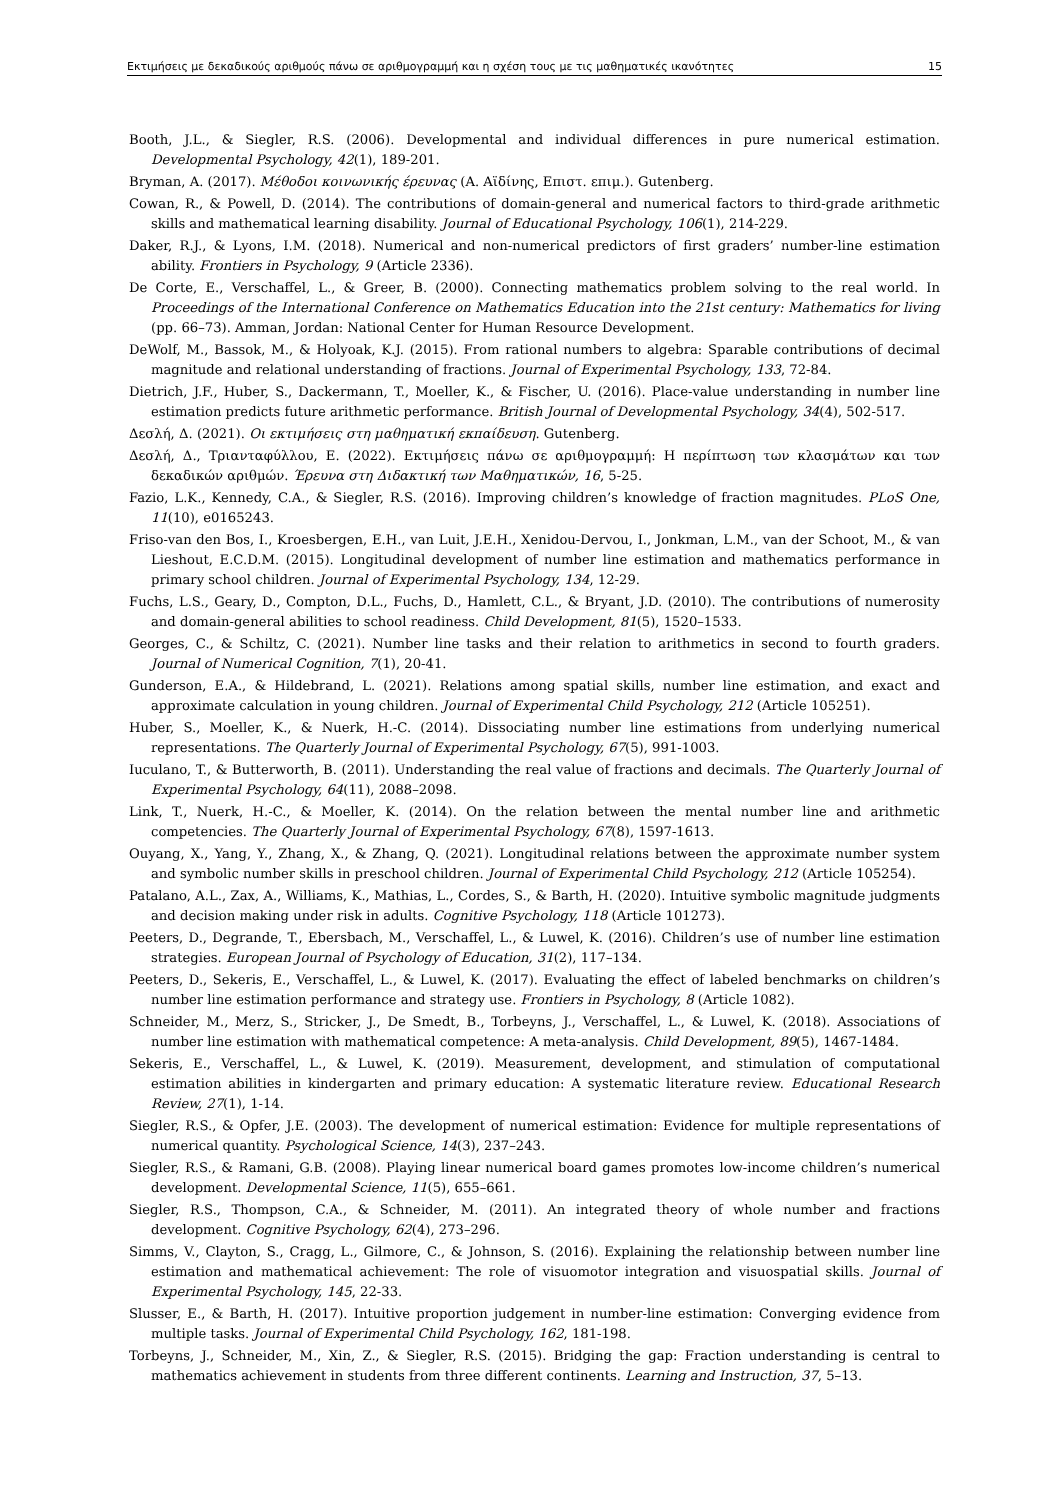Εκτιμήσεις με δεκαδικούς αριθμούς πάνω σε αριθμογραμμή και η σχέση τους με τις μαθηματικές ικανότητες 15
Booth, J.L., & Siegler, R.S. (2006). Developmental and individual differences in pure numerical estimation. Developmental Psychology, 42(1), 189-201.
Bryman, A. (2017). Μέθοδοι κοινωνικής έρευνας (Α. Αϊδίνης, Επιστ. επιμ.). Gutenberg.
Cowan, R., & Powell, D. (2014). The contributions of domain-general and numerical factors to third-grade arithmetic skills and mathematical learning disability. Journal of Educational Psychology, 106(1), 214-229.
Daker, R.J., & Lyons, I.M. (2018). Numerical and non-numerical predictors of first graders’ number-line estimation ability. Frontiers in Psychology, 9 (Article 2336).
De Corte, E., Verschaffel, L., & Greer, B. (2000). Connecting mathematics problem solving to the real world. In Proceedings of the International Conference on Mathematics Education into the 21st century: Mathematics for living (pp. 66–73). Amman, Jordan: National Center for Human Resource Development.
DeWolf, M., Bassok, M., & Holyoak, K.J. (2015). From rational numbers to algebra: Sparable contributions of decimal magnitude and relational understanding of fractions. Journal of Experimental Psychology, 133, 72-84.
Dietrich, J.F., Huber, S., Dackermann, T., Moeller, K., & Fischer, U. (2016). Place-value understanding in number line estimation predicts future arithmetic performance. British Journal of Developmental Psychology, 34(4), 502-517.
Δεσλή, Δ. (2021). Οι εκτιμήσεις στη μαθηματική εκπαίδευση. Gutenberg.
Δεσλή, Δ., Τριανταφύλλου, Ε. (2022). Εκτιμήσεις πάνω σε αριθμογραμμή: Η περίπτωση των κλασμάτων και των δεκαδικών αριθμών. Έρευνα στη Διδακτική των Μαθηματικών, 16, 5-25.
Fazio, L.K., Kennedy, C.A., & Siegler, R.S. (2016). Improving children’s knowledge of fraction magnitudes. PLoS One, 11(10), e0165243.
Friso-van den Bos, I., Kroesbergen, E.H., van Luit, J.E.H., Xenidou-Dervou, I., Jonkman, L.M., van der Schoot, M., & van Lieshout, E.C.D.M. (2015). Longitudinal development of number line estimation and mathematics performance in primary school children. Journal of Experimental Psychology, 134, 12-29.
Fuchs, L.S., Geary, D., Compton, D.L., Fuchs, D., Hamlett, C.L., & Bryant, J.D. (2010). The contributions of numerosity and domain-general abilities to school readiness. Child Development, 81(5), 1520–1533.
Georges, C., & Schiltz, C. (2021). Number line tasks and their relation to arithmetics in second to fourth graders. Journal of Numerical Cognition, 7(1), 20-41.
Gunderson, E.A., & Hildebrand, L. (2021). Relations among spatial skills, number line estimation, and exact and approximate calculation in young children. Journal of Experimental Child Psychology, 212 (Article 105251).
Huber, S., Moeller, K., & Nuerk, H.-C. (2014). Dissociating number line estimations from underlying numerical representations. The Quarterly Journal of Experimental Psychology, 67(5), 991-1003.
Iuculano, T., & Butterworth, B. (2011). Understanding the real value of fractions and decimals. The Quarterly Journal of Experimental Psychology, 64(11), 2088–2098.
Link, T., Nuerk, H.-C., & Moeller, K. (2014). On the relation between the mental number line and arithmetic competencies. The Quarterly Journal of Experimental Psychology, 67(8), 1597-1613.
Ouyang, X., Yang, Y., Zhang, X., & Zhang, Q. (2021). Longitudinal relations between the approximate number system and symbolic number skills in preschool children. Journal of Experimental Child Psychology, 212 (Article 105254).
Patalano, A.L., Zax, A., Williams, K., Mathias, L., Cordes, S., & Barth, H. (2020). Intuitive symbolic magnitude judgments and decision making under risk in adults. Cognitive Psychology, 118 (Article 101273).
Peeters, D., Degrande, T., Ebersbach, M., Verschaffel, L., & Luwel, K. (2016). Children’s use of number line estimation strategies. European Journal of Psychology of Education, 31(2), 117–134.
Peeters, D., Sekeris, E., Verschaffel, L., & Luwel, K. (2017). Evaluating the effect of labeled benchmarks on children’s number line estimation performance and strategy use. Frontiers in Psychology, 8 (Article 1082).
Schneider, M., Merz, S., Stricker, J., De Smedt, B., Torbeyns, J., Verschaffel, L., & Luwel, K. (2018). Associations of number line estimation with mathematical competence: A meta-analysis. Child Development, 89(5), 1467-1484.
Sekeris, E., Verschaffel, L., & Luwel, K. (2019). Measurement, development, and stimulation of computational estimation abilities in kindergarten and primary education: A systematic literature review. Educational Research Review, 27(1), 1-14.
Siegler, R.S., & Opfer, J.E. (2003). The development of numerical estimation: Evidence for multiple representations of numerical quantity. Psychological Science, 14(3), 237–243.
Siegler, R.S., & Ramani, G.B. (2008). Playing linear numerical board games promotes low-income children’s numerical development. Developmental Science, 11(5), 655–661.
Siegler, R.S., Thompson, C.A., & Schneider, M. (2011). An integrated theory of whole number and fractions development. Cognitive Psychology, 62(4), 273–296.
Simms, V., Clayton, S., Cragg, L., Gilmore, C., & Johnson, S. (2016). Explaining the relationship between number line estimation and mathematical achievement: The role of visuomotor integration and visuospatial skills. Journal of Experimental Psychology, 145, 22-33.
Slusser, E., & Barth, H. (2017). Intuitive proportion judgement in number-line estimation: Converging evidence from multiple tasks. Journal of Experimental Child Psychology, 162, 181-198.
Torbeyns, J., Schneider, M., Xin, Z., & Siegler, R.S. (2015). Bridging the gap: Fraction understanding is central to mathematics achievement in students from three different continents. Learning and Instruction, 37, 5–13.